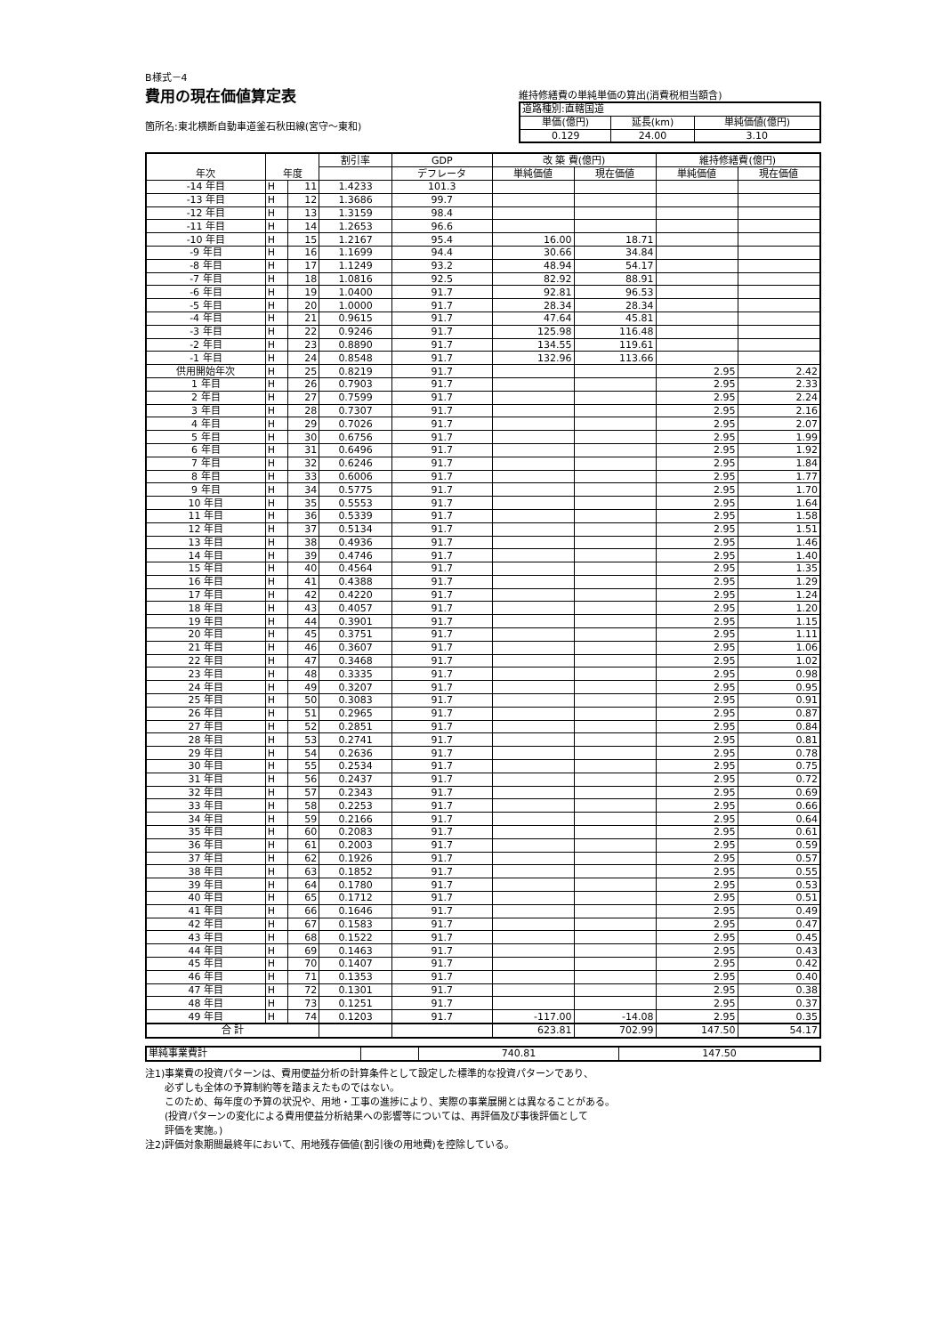B様式－4
費用の現在価値算定表
箇所名:東北横断自動車道釜石秋田線(宮守～東和)
維持修繕費の単純単価の算出(消費税相当額含)
| 道路種別:直轄国道 | | |
| 単価(億円) | 延長(km) | 単純価値(億円) |
| 0.129 | 24.00 | 3.10 |
| 年次 | 年度 | | 割引率 | GDP | 改 築 費(億円) | | 維持修繕費(億円) | |
| --- | --- | --- | --- | --- | --- | --- | --- | --- |
| | | | | デフレータ | 単純価値 | 現在価値 | 単純価値 | 現在価値 |
| -14 年目 | H | 11 | 1.4233 | 101.3 | | | | |
| -13 年目 | H | 12 | 1.3686 | 99.7 | | | | |
| -12 年目 | H | 13 | 1.3159 | 98.4 | | | | |
| -11 年目 | H | 14 | 1.2653 | 96.6 | | | | |
| -10 年目 | H | 15 | 1.2167 | 95.4 | 16.00 | 18.71 | | |
| -9 年目 | H | 16 | 1.1699 | 94.4 | 30.66 | 34.84 | | |
| -8 年目 | H | 17 | 1.1249 | 93.2 | 48.94 | 54.17 | | |
| -7 年目 | H | 18 | 1.0816 | 92.5 | 82.92 | 88.91 | | |
| -6 年目 | H | 19 | 1.0400 | 91.7 | 92.81 | 96.53 | | |
| -5 年目 | H | 20 | 1.0000 | 91.7 | 28.34 | 28.34 | | |
| -4 年目 | H | 21 | 0.9615 | 91.7 | 47.64 | 45.81 | | |
| -3 年目 | H | 22 | 0.9246 | 91.7 | 125.98 | 116.48 | | |
| -2 年目 | H | 23 | 0.8890 | 91.7 | 134.55 | 119.61 | | |
| -1 年目 | H | 24 | 0.8548 | 91.7 | 132.96 | 113.66 | | |
| 供用開始年次 | H | 25 | 0.8219 | 91.7 | | | 2.95 | 2.42 |
| 1 年目 | H | 26 | 0.7903 | 91.7 | | | 2.95 | 2.33 |
| 2 年目 | H | 27 | 0.7599 | 91.7 | | | 2.95 | 2.24 |
| 3 年目 | H | 28 | 0.7307 | 91.7 | | | 2.95 | 2.16 |
| 4 年目 | H | 29 | 0.7026 | 91.7 | | | 2.95 | 2.07 |
| 5 年目 | H | 30 | 0.6756 | 91.7 | | | 2.95 | 1.99 |
| 6 年目 | H | 31 | 0.6496 | 91.7 | | | 2.95 | 1.92 |
| 7 年目 | H | 32 | 0.6246 | 91.7 | | | 2.95 | 1.84 |
| 8 年目 | H | 33 | 0.6006 | 91.7 | | | 2.95 | 1.77 |
| 9 年目 | H | 34 | 0.5775 | 91.7 | | | 2.95 | 1.70 |
| 10 年目 | H | 35 | 0.5553 | 91.7 | | | 2.95 | 1.64 |
| 11 年目 | H | 36 | 0.5339 | 91.7 | | | 2.95 | 1.58 |
| 12 年目 | H | 37 | 0.5134 | 91.7 | | | 2.95 | 1.51 |
| 13 年目 | H | 38 | 0.4936 | 91.7 | | | 2.95 | 1.46 |
| 14 年目 | H | 39 | 0.4746 | 91.7 | | | 2.95 | 1.40 |
| 15 年目 | H | 40 | 0.4564 | 91.7 | | | 2.95 | 1.35 |
| 16 年目 | H | 41 | 0.4388 | 91.7 | | | 2.95 | 1.29 |
| 17 年目 | H | 42 | 0.4220 | 91.7 | | | 2.95 | 1.24 |
| 18 年目 | H | 43 | 0.4057 | 91.7 | | | 2.95 | 1.20 |
| 19 年目 | H | 44 | 0.3901 | 91.7 | | | 2.95 | 1.15 |
| 20 年目 | H | 45 | 0.3751 | 91.7 | | | 2.95 | 1.11 |
| 21 年目 | H | 46 | 0.3607 | 91.7 | | | 2.95 | 1.06 |
| 22 年目 | H | 47 | 0.3468 | 91.7 | | | 2.95 | 1.02 |
| 23 年目 | H | 48 | 0.3335 | 91.7 | | | 2.95 | 0.98 |
| 24 年目 | H | 49 | 0.3207 | 91.7 | | | 2.95 | 0.95 |
| 25 年目 | H | 50 | 0.3083 | 91.7 | | | 2.95 | 0.91 |
| 26 年目 | H | 51 | 0.2965 | 91.7 | | | 2.95 | 0.87 |
| 27 年目 | H | 52 | 0.2851 | 91.7 | | | 2.95 | 0.84 |
| 28 年目 | H | 53 | 0.2741 | 91.7 | | | 2.95 | 0.81 |
| 29 年目 | H | 54 | 0.2636 | 91.7 | | | 2.95 | 0.78 |
| 30 年目 | H | 55 | 0.2534 | 91.7 | | | 2.95 | 0.75 |
| 31 年目 | H | 56 | 0.2437 | 91.7 | | | 2.95 | 0.72 |
| 32 年目 | H | 57 | 0.2343 | 91.7 | | | 2.95 | 0.69 |
| 33 年目 | H | 58 | 0.2253 | 91.7 | | | 2.95 | 0.66 |
| 34 年目 | H | 59 | 0.2166 | 91.7 | | | 2.95 | 0.64 |
| 35 年目 | H | 60 | 0.2083 | 91.7 | | | 2.95 | 0.61 |
| 36 年目 | H | 61 | 0.2003 | 91.7 | | | 2.95 | 0.59 |
| 37 年目 | H | 62 | 0.1926 | 91.7 | | | 2.95 | 0.57 |
| 38 年目 | H | 63 | 0.1852 | 91.7 | | | 2.95 | 0.55 |
| 39 年目 | H | 64 | 0.1780 | 91.7 | | | 2.95 | 0.53 |
| 40 年目 | H | 65 | 0.1712 | 91.7 | | | 2.95 | 0.51 |
| 41 年目 | H | 66 | 0.1646 | 91.7 | | | 2.95 | 0.49 |
| 42 年目 | H | 67 | 0.1583 | 91.7 | | | 2.95 | 0.47 |
| 43 年目 | H | 68 | 0.1522 | 91.7 | | | 2.95 | 0.45 |
| 44 年目 | H | 69 | 0.1463 | 91.7 | | | 2.95 | 0.43 |
| 45 年目 | H | 70 | 0.1407 | 91.7 | | | 2.95 | 0.42 |
| 46 年目 | H | 71 | 0.1353 | 91.7 | | | 2.95 | 0.40 |
| 47 年目 | H | 72 | 0.1301 | 91.7 | | | 2.95 | 0.38 |
| 48 年目 | H | 73 | 0.1251 | 91.7 | | | 2.95 | 0.37 |
| 49 年目 | H | 74 | 0.1203 | 91.7 | -117.00 | -14.08 | 2.95 | 0.35 |
| 合 計 | | | | | 623.81 | 702.99 | 147.50 | 54.17 |
| 単純事業費計 | | 740.81 | 147.50 |
注1)事業費の投資パターンは、費用便益分析の計算条件として設定した標準的な投資パターンであり、
　　必ずしも全体の予算制約等を踏まえたものではない。
　　このため、毎年度の予算の状況や、用地・工事の進捗により、実際の事業展開とは異なることがある。
　　(投資パターンの変化による費用便益分析結果への影響等については、再評価及び事後評価として
　　評価を実施。)
注2)評価対象期間最終年において、用地残存価値(割引後の用地費)を控除している。